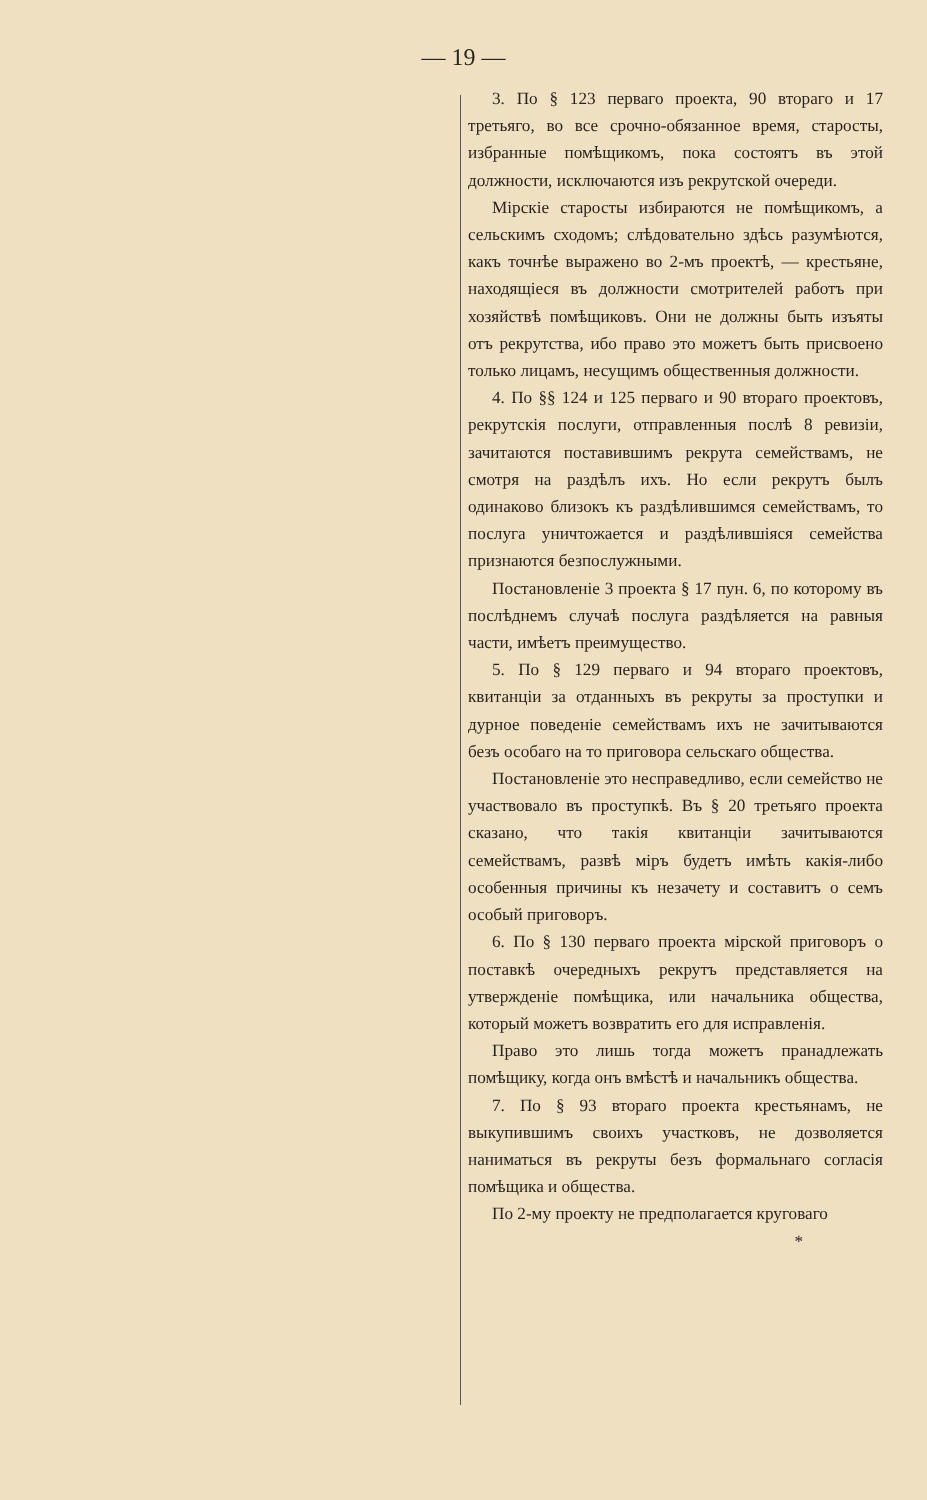— 19 —
3. По § 123 перваго проекта, 90 втораго и 17 третьяго, во все срочно-обязанное время, старосты, избранные помѣщикомъ, пока состоятъ въ этой должности, исключаются изъ рекрутской очереди.
Мірскіе старосты избираются не помѣщикомъ, а сельскимъ сходомъ; слѣдовательно здѣсь разумѣются, какъ точнѣе выражено во 2-мъ проектѣ, — крестьяне, находящіеся въ должности смотрителей работъ при хозяйствѣ помѣщиковъ. Они не должны быть изъяты отъ рекрутства, ибо право это можетъ быть присвоено только лицамъ, несущимъ общественныя должности.
4. По §§ 124 и 125 перваго и 90 втораго проектовъ, рекрутскія послуги, отправленныя послѣ 8 ревизіи, зачитаются поставившимъ рекрута семействамъ, не смотря на раздѣлъ ихъ. Но если рекрутъ былъ одинаково близокъ къ раздѣлившимся семействамъ, то послуга уничтожается и раздѣлившіяся семейства признаются безпослужными.
Постановленіе 3 проекта § 17 пун. 6, по которому въ послѣднемъ случаѣ послуга раздѣляется на равныя части, имѣетъ преимущество.
5. По § 129 перваго и 94 втораго проектовъ, квитанціи за отданныхъ въ рекруты за проступки и дурное поведеніе семействамъ ихъ не зачитываются безъ особаго на то приговора сельскаго общества.
Постановленіе это несправедливо, если семейство не участвовало въ проступкѣ. Въ § 20 третьяго проекта сказано, что такія квитанціи зачитываются семействамъ, развѣ міръ будетъ имѣть какія-либо особенныя причины къ незачету и составитъ о семъ особый приговоръ.
6. По § 130 перваго проекта мірской приговоръ о поставкѣ очередныхъ рекрутъ представляется на утвержденіе помѣщика, или начальника общества, который можетъ возвратить его для исправленія.
Право это лишь тогда можетъ пранадлежать помѣщику, когда онъ вмѣстѣ и начальникъ общества.
7. По § 93 втораго проекта крестьянамъ, не выкупившимъ своихъ участковъ, не дозволяется наниматься въ рекруты безъ формальнаго согласія помѣщика и общества.
По 2-му проекту не предполагается круговаго
*